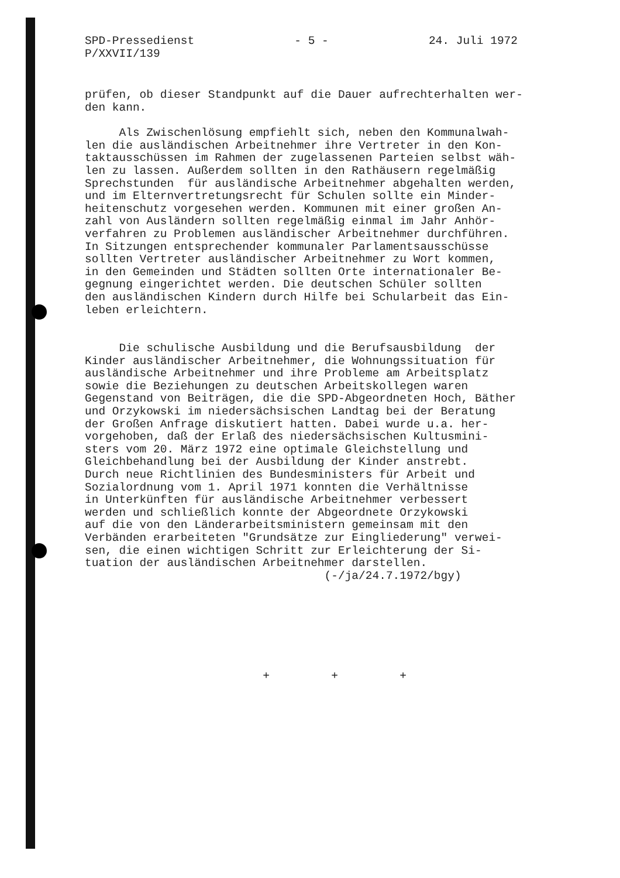SPD-Pressedienst
P/XXVII/139
- 5 - 24. Juli 1972
prüfen, ob dieser Standpunkt auf die Dauer aufrechterhalten wer- den kann.
Als Zwischenlösung empfiehlt sich, neben den Kommunalwah- len die ausländischen Arbeitnehmer ihre Vertreter in den Kon- taktausschüssen im Rahmen der zugelassenen Parteien selbst wäh- len zu lassen. Außerdem sollten in den Rathäusern regelmäßig Sprechstunden für ausländische Arbeitnehmer abgehalten werden, und im Elternvertretungsrecht für Schulen sollte ein Minder- heitenschutz vorgesehen werden. Kommunen mit einer großen An- zahl von Ausländern sollten regelmäßig einmal im Jahr Anhör- verfahren zu Problemen ausländischer Arbeitnehmer durchführen. In Sitzungen entsprechender kommunaler Parlamentsausschüsse sollten Vertreter ausländischer Arbeitnehmer zu Wort kommen, in den Gemeinden und Städten sollten Orte internationaler Be- gegnung eingerichtet werden. Die deutschen Schüler sollten den ausländischen Kindern durch Hilfe bei Schularbeit das Ein- leben erleichtern.
Die schulische Ausbildung und die Berufsausbildung der Kinder ausländischer Arbeitnehmer, die Wohnungssituation für ausländische Arbeitnehmer und ihre Probleme am Arbeitsplatz sowie die Beziehungen zu deutschen Arbeitskollegen waren Gegenstand von Beiträgen, die die SPD-Abgeordneten Hoch, Bäther und Orzykowski im niedersächsischen Landtag bei der Beratung der Großen Anfrage diskutiert hatten. Dabei wurde u.a. her- vorgehoben, daß der Erlaß des niedersächsischen Kultusmini- sters vom 20. März 1972 eine optimale Gleichstellung und Gleichbehandlung bei der Ausbildung der Kinder anstrebt. Durch neue Richtlinien des Bundesministers für Arbeit und Sozialordnung vom 1. April 1971 konnten die Verhältnisse in Unterkünften für ausländische Arbeitnehmer verbessert werden und schließlich konnte der Abgeordnete Orzykowski auf die von den Länderarbeitsministern gemeinsam mit den Verbänden erarbeiteten "Grundsätze zur Eingliederung" verwei- sen, die einen wichtigen Schritt zur Erleichterung der Si- tuation der ausländischen Arbeitnehmer darstellen.
(-/ja/24.7.1972/bgy)
+ + +